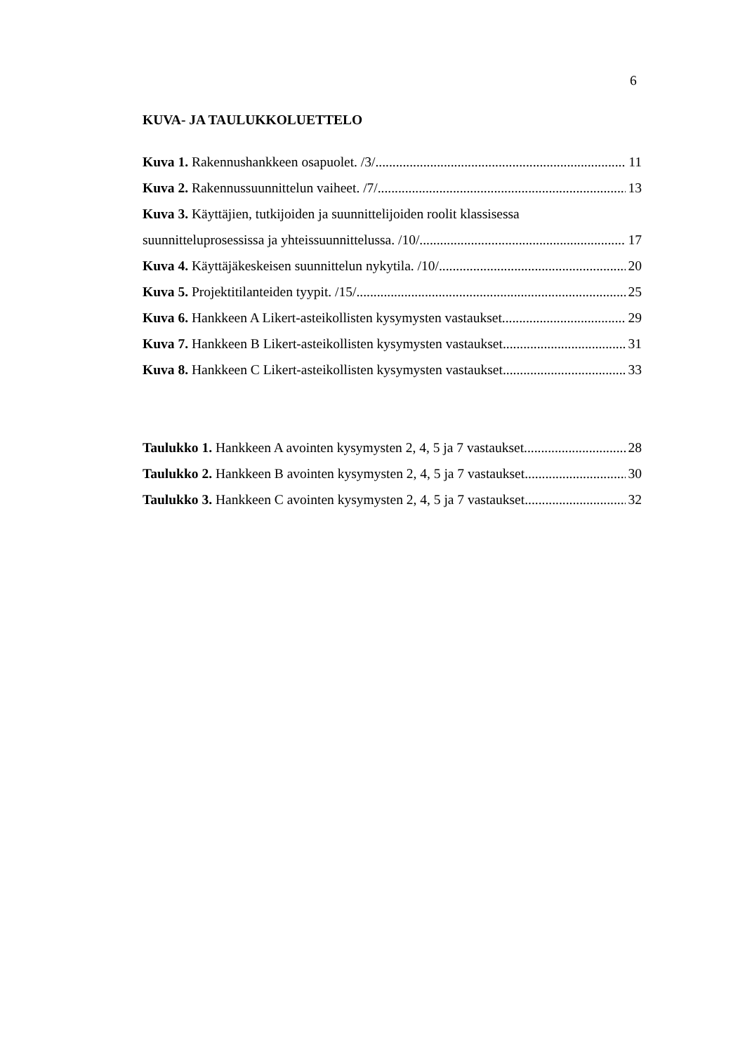6
KUVA- JA TAULUKKOLUETTELO
Kuva 1. Rakennushankkeen osapuolet. /3/ 11
Kuva 2. Rakennussuunnittelun vaiheet. /7/ 13
Kuva 3. Käyttäjien, tutkijoiden ja suunnittelijoiden roolit klassisessa
suunnitteluprosessissa ja yhteissuunnittelussa. /10/ 17
Kuva 4. Käyttäjäkeskeisen suunnittelun nykytila. /10/ 20
Kuva 5. Projektitilanteiden tyypit. /15/ 25
Kuva 6. Hankkeen A Likert-asteikollisten kysymysten vastaukset. 29
Kuva 7. Hankkeen B Likert-asteikollisten kysymysten vastaukset. 31
Kuva 8. Hankkeen C Likert-asteikollisten kysymysten vastaukset. 33
Taulukko 1. Hankkeen A avointen kysymysten 2, 4, 5 ja 7 vastaukset. 28
Taulukko 2. Hankkeen B avointen kysymysten 2, 4, 5 ja 7 vastaukset. 30
Taulukko 3. Hankkeen C avointen kysymysten 2, 4, 5 ja 7 vastaukset. 32